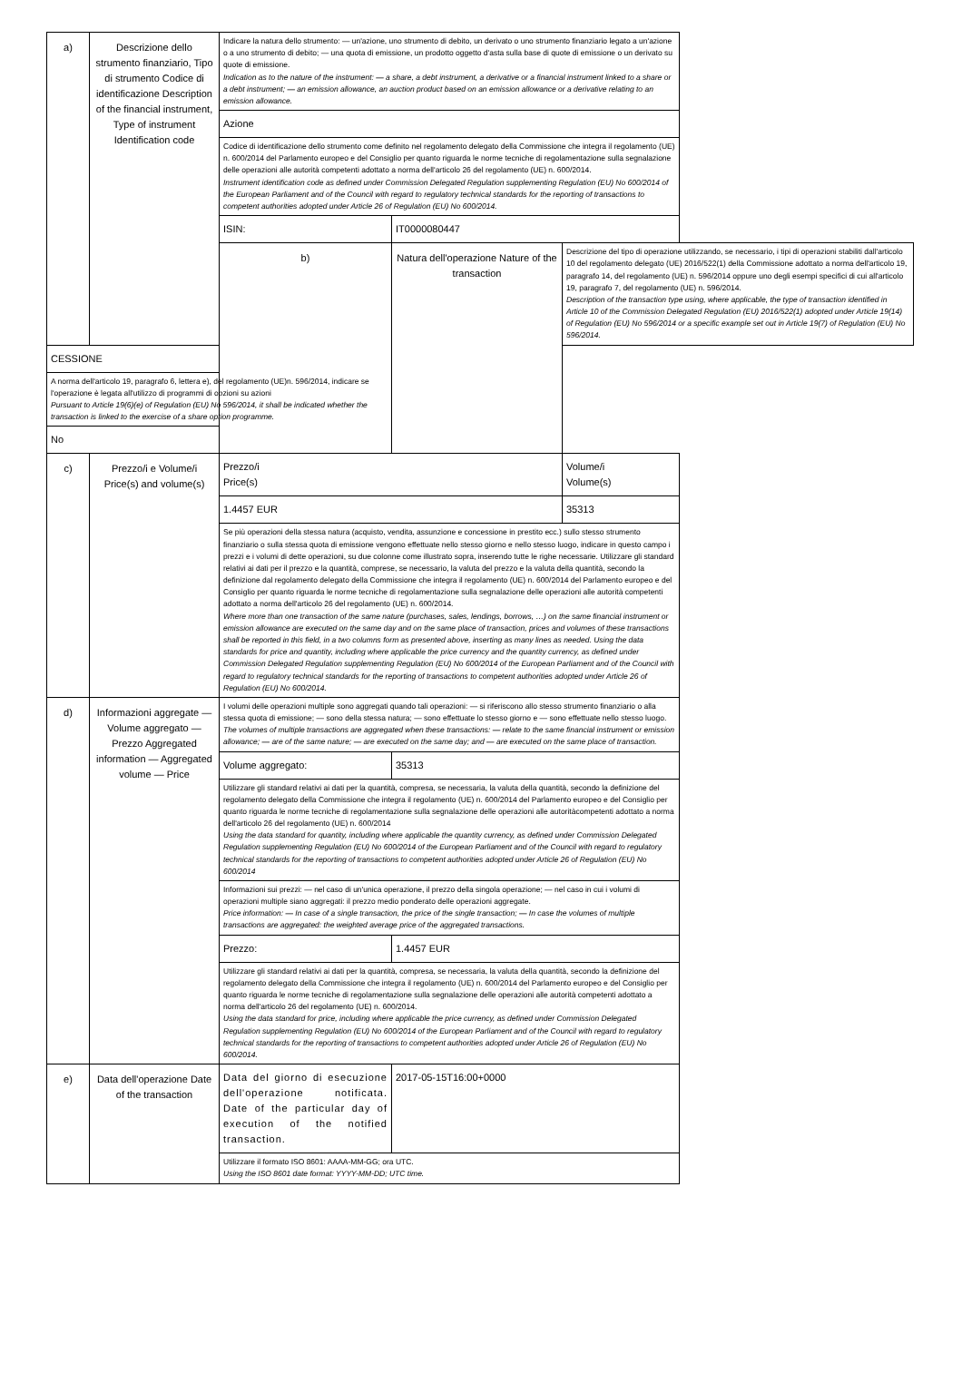| a) | Descrizione dello strumento finanziario, Tipo di strumento Codice di identificazione Description of the financial instrument, Type of instrument Identification code | Indicare la natura dello strumento: — un'azione, uno strumento di debito, un derivato o uno strumento finanziario legato a un'azione o a uno strumento di debito; — una quota di emissione, un prodotto oggetto d'asta sulla base di quote di emissione o un derivato su quote di emissione. Indication as to the nature of the instrument: — a share, a debt instrument, a derivative or a financial instrument linked to a share or a debt instrument; — an emission allowance, an auction product based on an emission allowance or a derivative relating to an emission allowance. | | |
| | | Azione | | |
| | | Codice di identificazione dello strumento come definito nel regolamento delegato della Commissione che integra il regolamento (UE) n. 600/2014 del Parlamento europeo e del Consiglio per quanto riguarda le norme tecniche di regolamentazione sulla segnalazione delle operazioni alle autorità competenti adottato a norma dell'articolo 26 del regolamento (UE) n. 600/2014. Instrument identification code as defined under Commission Delegated Regulation supplementing Regulation (EU) No 600/2014 of the European Parliament and of the Council with regard to regulatory technical standards for the reporting of transactions to competent authorities adopted under Article 26 of Regulation (EU) No 600/2014. | | |
| | | ISIN: | IT0000080447 | |
| | | b) | Natura dell'operazione Nature of the transaction | Descrizione del tipo di operazione utilizzando, se necessario, i tipi di operazioni stabiliti dall'articolo 10 del regolamento delegato (UE) 2016/522(1) della Commissione adottato a norma dell'articolo 19, paragrafo 14, del regolamento (UE) n. 596/2014 oppure uno degli esempi specifici di cui all'articolo 19, paragrafo 7, del regolamento (UE) n. 596/2014. Description of the transaction type using, where applicable, the type of transaction identified in Article 10 of the Commission Delegated Regulation (EU) 2016/522(1) adopted under Article 19(14) of Regulation (EU) No 596/2014 or a specific example set out in Article 19(7) of Regulation (EU) No 596/2014. |
| CESSIONE | | | | |
| A norma dell'articolo 19, paragrafo 6, lettera e), del regolamento (UE)n. 596/2014, indicare se l'operazione è legata all'utilizzo di programmi di opzioni su azioni Pursuant to Article 19(6)(e) of Regulation (EU) No 596/2014, it shall be indicated whether the transaction is linked to the exercise of a share option programme. | | | | |
| No | | | | |
| c) | Prezzo/i e Volume/i Price(s) and volume(s) | Prezzo/i Price(s) | | Volume/i Volume(s) |
| | | 1.4457 EUR | | 35313 |
| | | Se più operazioni della stessa natura (acquisto, vendita, assunzione e concessione in prestito ecc.) sullo stesso strumento finanziario o sulla stessa quota di emissione vengono effettuate nello stesso giorno e nello stesso luogo, indicare in questo campo i prezzi e i volumi di dette operazioni, su due colonne come illustrato sopra, inserendo tutte le righe necessarie. Utilizzare gli standard relativi ai dati per il prezzo e la quantità, comprese, se necessario, la valuta del prezzo e la valuta della quantità, secondo la definizione dal regolamento delegato della Commissione che integra il regolamento (UE) n. 600/2014 del Parlamento europeo e del Consiglio per quanto riguarda le norme tecniche di regolamentazione sulla segnalazione delle operazioni alle autorità competenti adottato a norma dell'articolo 26 del regolamento (UE) n. 600/2014. Where more than one transaction of the same nature (purchases, sales, lendings, borrows, …) on the same financial instrument or emission allowance are executed on the same day and on the same place of transaction, prices and volumes of these transactions shall be reported in this field, in a two columns form as presented above, inserting as many lines as needed. Using the data standards for price and quantity, including where applicable the price currency and the quantity currency, as defined under Commission Delegated Regulation supplementing Regulation (EU) No 600/2014 of the European Parliament and of the Council with regard to regulatory technical standards for the reporting of transactions to competent authorities adopted under Article 26 of Regulation (EU) No 600/2014. | | |
| d) | Informazioni aggregate — Volume aggregato — Prezzo Aggregated information — Aggregated volume — Price | I volumi delle operazioni multiple sono aggregati quando tali operazioni: — si riferiscono allo stesso strumento finanziario o alla stessa quota di emissione; — sono della stessa natura; — sono effettuate lo stesso giorno e — sono effettuate nello stesso luogo. The volumes of multiple transactions are aggregated when these transactions: — relate to the same financial instrument or emission allowance; — are of the same nature; — are executed on the same day; and — are executed on the same place of transaction. | | |
| | | Volume aggregato: | 35313 | |
| | | Utilizzare gli standard relativi ai dati per la quantità, compresa, se necessaria, la valuta della quantità, secondo la definizione del regolamento delegato della Commissione che integra il regolamento (UE) n. 600/2014 del Parlamento europeo e del Consiglio per quanto riguarda le norme tecniche di regolamentazione sulla segnalazione delle operazioni alle autoritàcompetenti adottato a norma dell'articolo 26 del regolamento (UE) n. 600/2014 Using the data standard for quantity, including where applicable the quantity currency, as defined under Commission Delegated Regulation supplementing Regulation (EU) No 600/2014 of the European Parliament and of the Council with regard to regulatory technical standards for the reporting of transactions to competent authorities adopted under Article 26 of Regulation (EU) No 600/2014 | | |
| | | Informazioni sui prezzi: — nel caso di un'unica operazione, il prezzo della singola operazione; — nel caso in cui i volumi di operazioni multiple siano aggregati: il prezzo medio ponderato delle operazioni aggregate. Price information: — In case of a single transaction, the price of the single transaction; — In case the volumes of multiple transactions are aggregated: the weighted average price of the aggregated transactions. | | |
| | | Prezzo: | 1.4457 EUR | |
| | | Utilizzare gli standard relativi ai dati per la quantità, compresa, se necessaria, la valuta della quantità, secondo la definizione del regolamento delegato della Commissione che integra il regolamento (UE) n. 600/2014 del Parlamento europeo e del Consiglio per quanto riguarda le norme tecniche di regolamentazione sulla segnalazione delle operazioni alle autorità competenti adottato a norma dell'articolo 26 del regolamento (UE) n. 600/2014. Using the data standard for price, including where applicable the price currency, as defined under Commission Delegated Regulation supplementing Regulation (EU) No 600/2014 of the European Parliament and of the Council with regard to regulatory technical standards for the reporting of transactions to competent authorities adopted under Article 26 of Regulation (EU) No 600/2014. | | |
| e) | Data dell'operazione Date of the transaction | Data del giorno di esecuzione dell'operazione notificata. Date of the particular day of execution of the notified transaction. | 2017-05-15T16:00+0000 | |
| | | Utilizzare il formato ISO 8601: AAAA-MM-GG; ora UTC. Using the ISO 8601 date format: YYYY-MM-DD; UTC time. | | |